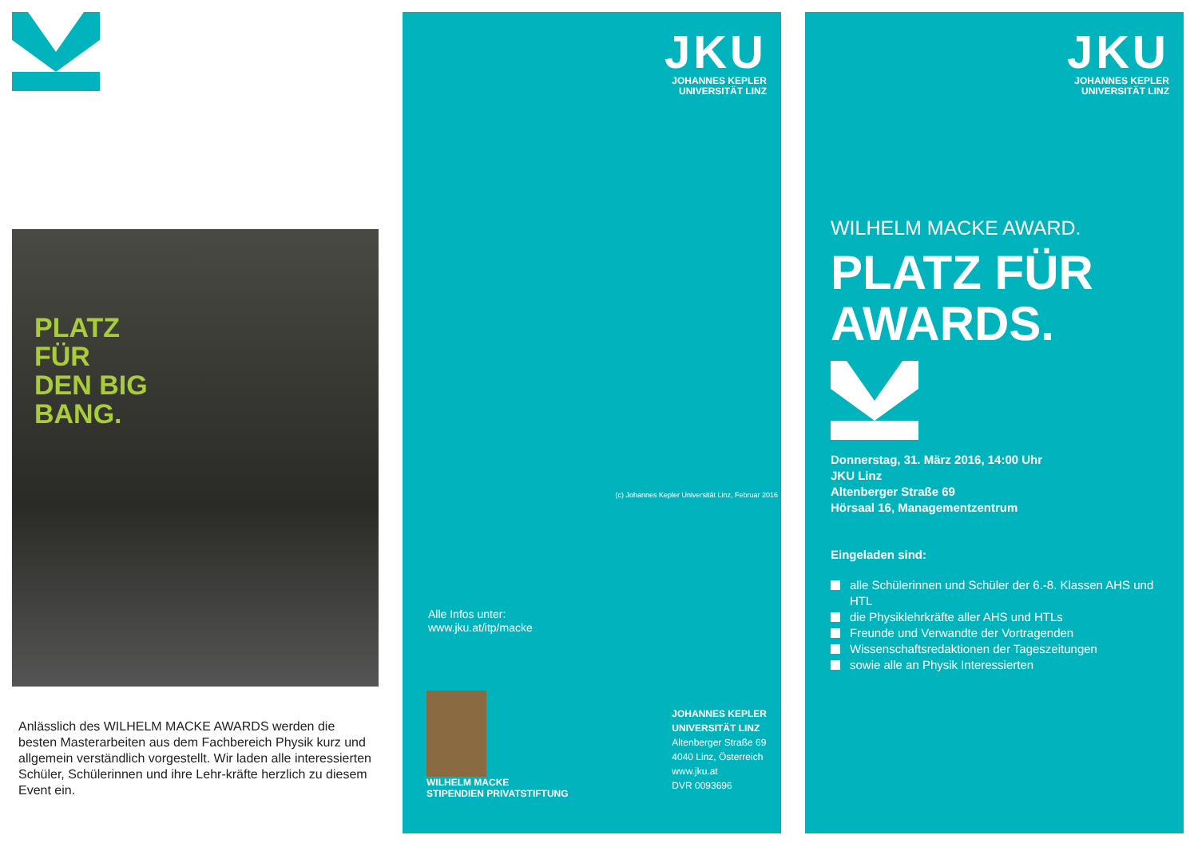PLATZ
FÜR
DEN BIG
BANG.
Anlässlich des WILHELM MACKE AWARDS werden die besten Masterarbeiten aus dem Fachbereich Physik kurz und allgemein verständlich vorgestellt. Wir laden alle interessierten Schüler, Schülerinnen und ihre Lehr-kräfte herzlich zu diesem Event ein.
JKU
JOHANNES KEPLER
UNIVERSITÄT LINZ
Alle Infos unter:
www.jku.at/itp/macke
WILHELM MACKE
STIPENDIEN PRIVATSTIFTUNG
JOHANNES KEPLER
UNIVERSITÄT LINZ
Altenberger Straße 69
4040 Linz, Österreich
www.jku.at
DVR 0093696
(c) Johannes Kepler Universität Linz, Februar 2016
JKU
JOHANNES KEPLER
UNIVERSITÄT LINZ
WILHELM MACKE AWARD.
PLATZ FÜR
AWARDS.
Donnerstag, 31. März 2016, 14:00 Uhr
JKU Linz
Altenberger Straße 69
Hörsaal 16, Managementzentrum
Eingeladen sind:
alle Schülerinnen und Schüler der 6.-8. Klassen AHS und HTL
die Physiklehrkräfte aller AHS und HTLs
Freunde und Verwandte der Vortragenden
Wissenschaftsredaktionen der Tageszeitungen
sowie alle an Physik Interessierten